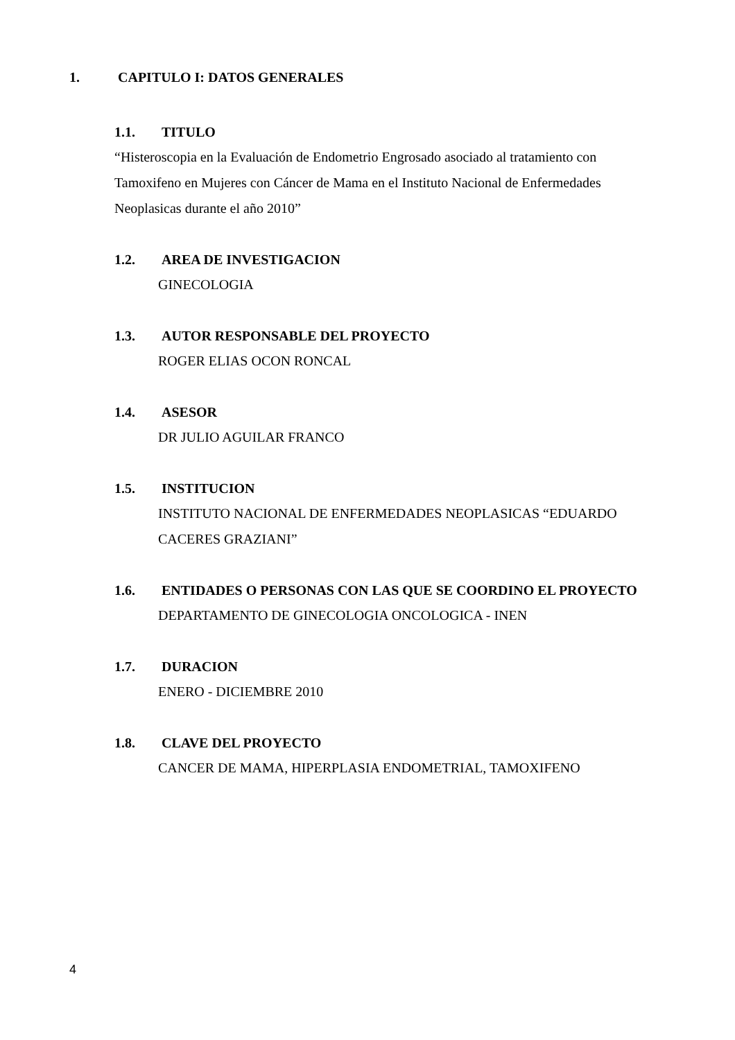1. CAPITULO I: DATOS GENERALES
1.1. TITULO
“Histeroscopia en la Evaluación de Endometrio Engrosado asociado al tratamiento con Tamoxifeno en Mujeres con Cáncer de Mama en el Instituto Nacional de Enfermedades Neoplasicas durante el año 2010”
1.2. AREA DE INVESTIGACION
GINECOLOGIA
1.3. AUTOR RESPONSABLE DEL PROYECTO
ROGER ELIAS OCON RONCAL
1.4. ASESOR
DR JULIO AGUILAR FRANCO
1.5. INSTITUCION
INSTITUTO NACIONAL DE ENFERMEDADES NEOPLASICAS “EDUARDO CACERES GRAZIANI”
1.6. ENTIDADES O PERSONAS CON LAS QUE SE COORDINO EL PROYECTO
DEPARTAMENTO DE GINECOLOGIA ONCOLOGICA - INEN
1.7. DURACION
ENERO - DICIEMBRE 2010
1.8. CLAVE DEL PROYECTO
CANCER DE MAMA, HIPERPLASIA ENDOMETRIAL, TAMOXIFENO
4